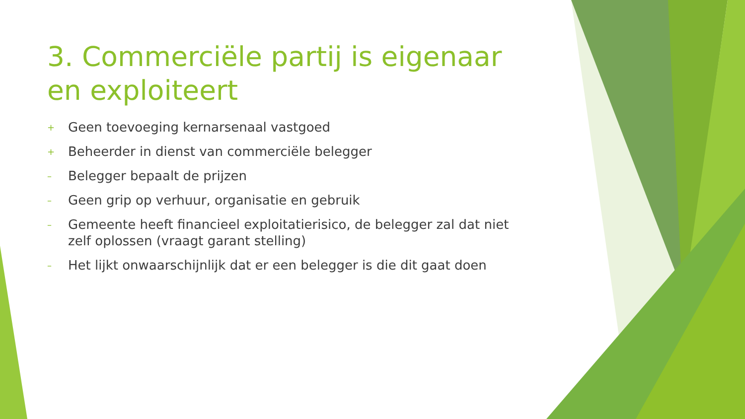3. Commerciële partij is eigenaar en exploiteert
+ Geen toevoeging kernarsenaal vastgoed
+ Beheerder in dienst van commerciële belegger
– Belegger bepaalt de prijzen
– Geen grip op verhuur, organisatie en gebruik
– Gemeente heeft financieel exploitatierisico, de belegger zal dat niet zelf oplossen (vraagt garant stelling)
– Het lijkt onwaarschijnlijk dat er een belegger is die dit gaat doen